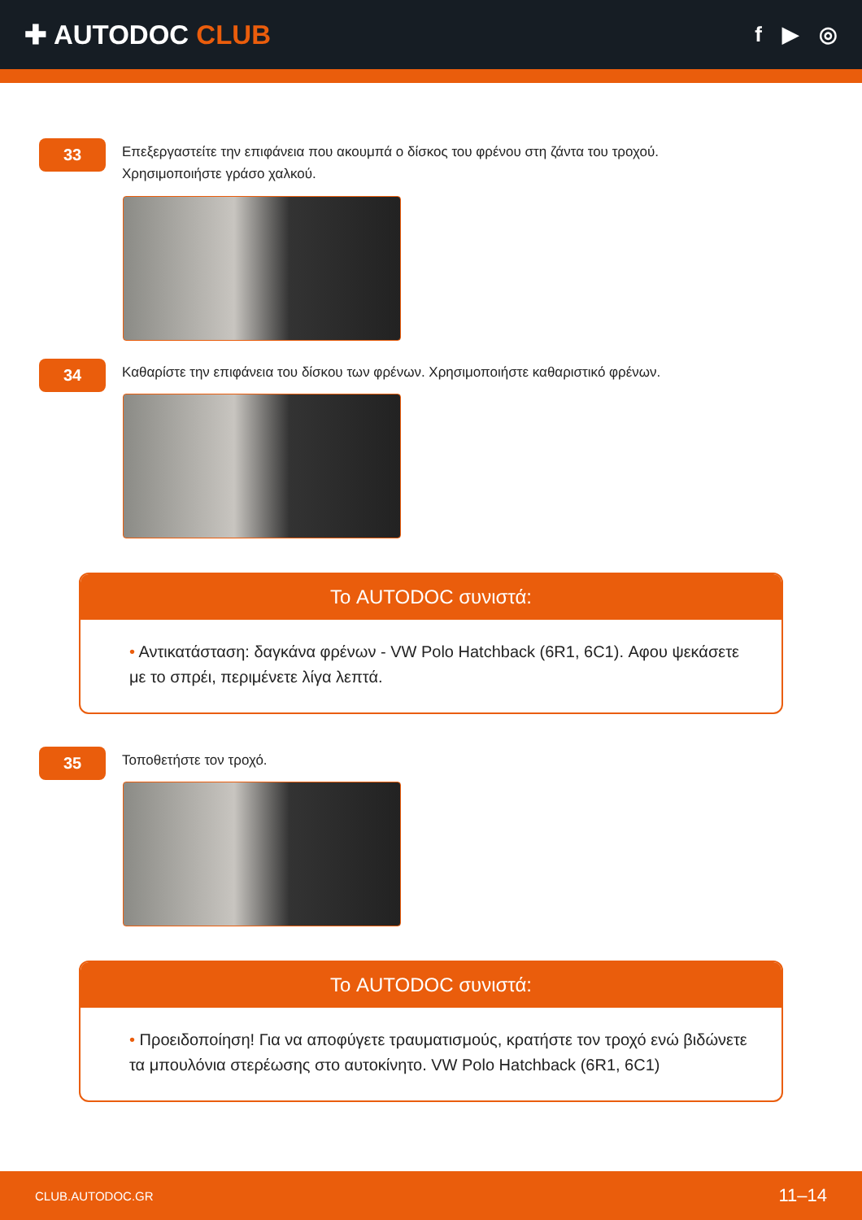✚ AUTODOC CLUB
f ▶ ◎
33
Επεξεργαστείτε την επιφάνεια που ακουμπά ο δίσκος του φρένου στη ζάντα του τροχού.
Χρησιμοποιήστε γράσο χαλκού.
34
Καθαρίστε την επιφάνεια του δίσκου των φρένων. Χρησιμοποιήστε καθαριστικό φρένων.
Το AUTODOC συνιστά:
• Αντικατάσταση: δαγκάνα φρένων - VW Polo Hatchback (6R1, 6C1). Αφου ψεκάσετε με το σπρέι, περιμένετε λίγα λεπτά.
35
Τοποθετήστε τον τροχό.
Το AUTODOC συνιστά:
• Προειδοποίηση! Για να αποφύγετε τραυματισμούς, κρατήστε τον τροχό ενώ βιδώνετε τα μπουλόνια στερέωσης στο αυτοκίνητο. VW Polo Hatchback (6R1, 6C1)
CLUB.AUTODOC.GR 11–14